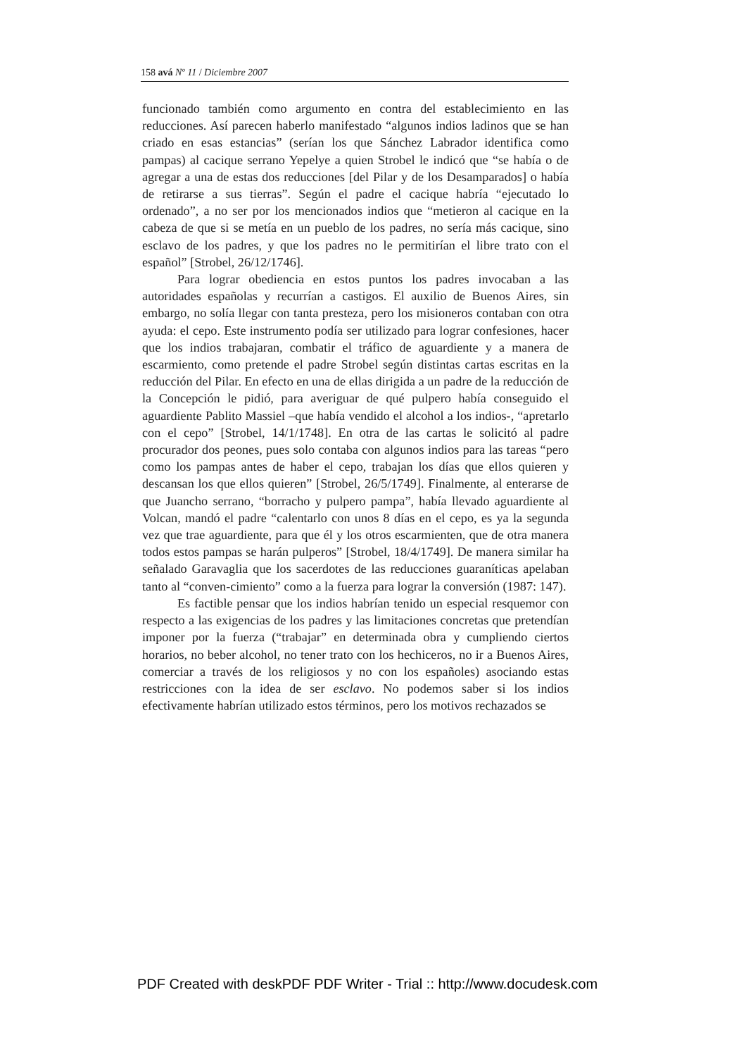158 avá Nº 11 / Diciembre 2007
funcionado también como argumento en contra del establecimiento en las reducciones. Así parecen haberlo manifestado “algunos indios ladinos que se han criado en esas estancias” (serían los que Sánchez Labrador identifica como pampas) al cacique serrano Yepelye a quien Strobel le indicó que “se había o de agregar a una de estas dos reducciones [del Pilar y de los Desamparados] o había de retirarse a sus tierras”. Según el padre el cacique habría “ejecutado lo ordenado”, a no ser por los mencionados indios que “metieron al cacique en la cabeza de que si se metía en un pueblo de los padres, no sería más cacique, sino esclavo de los padres, y que los padres no le permitirían el libre trato con el español” [Strobel, 26/12/1746].
Para lograr obediencia en estos puntos los padres invocaban a las autoridades españolas y recurrían a castigos. El auxilio de Buenos Aires, sin embargo, no solía llegar con tanta presteza, pero los misioneros contaban con otra ayuda: el cepo. Este instrumento podía ser utilizado para lograr confesiones, hacer que los indios trabajaran, combatir el tráfico de aguardiente y a manera de escarmiento, como pretende el padre Strobel según distintas cartas escritas en la reducción del Pilar. En efecto en una de ellas dirigida a un padre de la reducción de la Concepción le pidió, para averiguar de qué pulpero había conseguido el aguardiente Pablito Massiel –que había vendido el alcohol a los indios-, “apretarlo con el cepo” [Strobel, 14/1/1748]. En otra de las cartas le solicitó al padre procurador dos peones, pues solo contaba con algunos indios para las tareas “pero como los pampas antes de haber el cepo, trabajan los días que ellos quieren y descansan los que ellos quieren” [Strobel, 26/5/1749]. Finalmente, al enterarse de que Juancho serrano, “borracho y pulpero pampa”, había llevado aguardiente al Volcan, mandó el padre “calentarlo con unos 8 días en el cepo, es ya la segunda vez que trae aguardiente, para que él y los otros escarmienten, que de otra manera todos estos pampas se harán pulperos” [Strobel, 18/4/1749]. De manera similar ha señalado Garavaglia que los sacerdotes de las reducciones guaraníticas apelaban tanto al “conven-cimiento” como a la fuerza para lograr la conversión (1987: 147).
Es factible pensar que los indios habrían tenido un especial resquemor con respecto a las exigencias de los padres y las limitaciones concretas que pretendían imponer por la fuerza (“trabajar” en determinada obra y cumpliendo ciertos horarios, no beber alcohol, no tener trato con los hechiceros, no ir a Buenos Aires, comerciar a través de los religiosos y no con los españoles) asociando estas restricciones con la idea de ser esclavo. No podemos saber si los indios efectivamente habrían utilizado estos términos, pero los motivos rechazados se
PDF Created with deskPDF PDF Writer - Trial :: http://www.docudesk.com